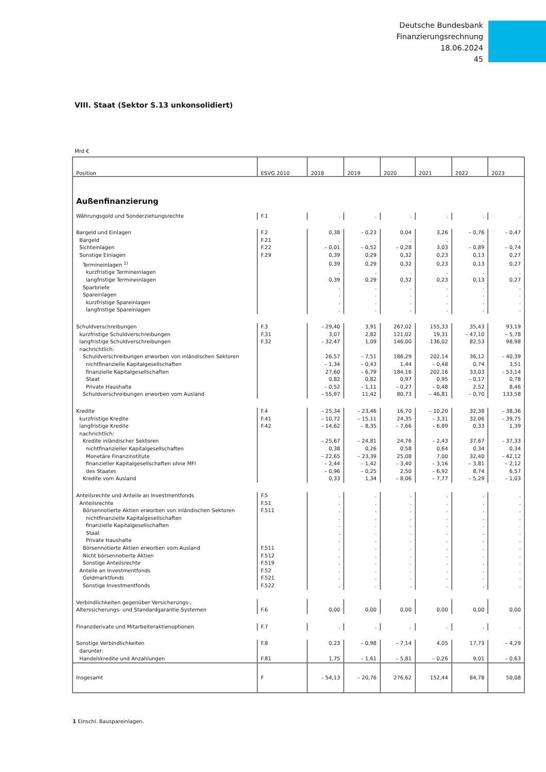Deutsche Bundesbank
Finanzierungsrechnung
18.06.2024
45
VIII. Staat (Sektor S.13 unkonsolidiert)
Mrd €
| Position | ESVG 2010 | 2018 | 2019 | 2020 | 2021 | 2022 | 2023 |
| --- | --- | --- | --- | --- | --- | --- | --- |
| Außenfinanzierung | | | | | | | |
| Währungsgold und Sonderziehungsrechte | F.1 | . | . | . | . | . | . |
| Bargeld und Einlagen | F.2 | 0,38 | – 0,23 | 0,04 | 3,26 | – 0,76 | – 0,47 |
| Bargeld | F.21 | . | . | . | . | . | . |
| Sichteinlagen | F.22 | – 0,01 | – 0,52 | – 0,28 | 3,03 | – 0,89 | – 0,74 |
| Sonstige Einlagen | F.29 | 0,39 | 0,29 | 0,32 | 0,23 | 0,13 | 0,27 |
| Termineinlagen <sup>1)</sup> | | 0,39 | 0,29 | 0,32 | 0,23 | 0,13 | 0,27 |
| kurzfristige Termineinlagen | | . | . | . | . | . | . |
| langfristige Termineinlagen | | 0,39 | 0,29 | 0,32 | 0,23 | 0,13 | 0,27 |
| Sparbriefe | | . | . | . | . | . | . |
| Spareinlagen | | . | . | . | . | . | . |
| kurzfristige Spareinlagen | | . | . | . | . | . | . |
| langfristige Spareinlagen | | . | . | . | . | . | . |
| Schuldverschreibungen | F.3 | – 29,40 | 3,91 | 267,02 | 155,33 | 35,43 | 93,19 |
| kurzfristige Schuldverschreibungen | F.31 | 3,07 | 2,82 | 121,02 | 19,31 | – 47,10 | – 5,78 |
| langfristige Schuldverschreibungen | F.32 | – 32,47 | 1,09 | 146,00 | 136,02 | 82,53 | 98,98 |
| nachrichtlich: | | | | | | | |
| Schuldverschreibungen erworben von inländischen Sektoren | | 26,57 | – 7,51 | 186,29 | 202,14 | 36,12 | – 40,39 |
| nichtfinanzielle Kapitalgesellschaften | | – 1,34 | – 0,43 | 1,44 | – 0,48 | 0,74 | 3,51 |
| finanzielle Kapitalgesellschaften | | 27,60 | – 6,79 | 184,16 | 202,16 | 33,03 | – 53,14 |
| Staat | | 0,82 | 0,82 | 0,97 | 0,95 | – 0,17 | 0,78 |
| Private Haushalte | | – 0,52 | – 1,11 | – 0,27 | – 0,48 | 2,52 | 8,46 |
| Schuldverschreibungen erworben vom Ausland | | – 55,97 | 11,42 | 80,73 | – 46,81 | – 0,70 | 133,58 |
| Kredite | F.4 | – 25,34 | – 23,46 | 16,70 | – 10,20 | 32,38 | – 38,36 |
| kurzfristige Kredite | F.41 | – 10,72 | – 15,11 | 24,35 | – 3,31 | 32,06 | – 39,75 |
| langfristige Kredite | F.42 | – 14,62 | – 8,35 | – 7,66 | – 6,89 | 0,33 | 1,39 |
| nachrichtlich: | | | | | | | |
| Kredite inländischer Sektoren | | – 25,67 | – 24,81 | 24,76 | – 2,43 | 37,67 | – 37,33 |
| nichtfinanzieller Kapitalgesellschaften | | 0,38 | 0,26 | 0,58 | 0,64 | 0,34 | 0,34 |
| Monetäre Finanzinstitute | | – 22,65 | – 23,39 | 25,08 | 7,00 | 32,40 | – 42,12 |
| finanzieller Kapitalgesellschaften ohne MFI | | – 2,44 | – 1,42 | – 3,40 | – 3,16 | – 3,81 | – 2,12 |
| des Staates | | – 0,96 | – 0,25 | 2,50 | – 6,92 | 8,74 | 6,57 |
| Kredite vom Ausland | | 0,33 | 1,34 | – 8,06 | – 7,77 | – 5,29 | – 1,03 |
| Anteilsrechte und Anteile an Investmentfonds | F.5 | . | . | . | . | . | . |
| Anteilsrechte | F.51 | . | . | . | . | . | . |
| Börsennotierte Aktien erworben von inländischen Sektoren | F.511 | . | . | . | . | . | . |
| nichtfinanzielle Kapitalgesellschaften | | . | . | . | . | . | . |
| finanzielle Kapitalgesellschaften | | . | . | . | . | . | . |
| Staat | | . | . | . | . | . | . |
| Private Haushalte | | . | . | . | . | . | . |
| Börsennotierte Aktien erworben vom Ausland | F.511 | . | . | . | . | . | . |
| Nicht börsennotierte Aktien | F.512 | . | . | . | . | . | . |
| Sonstige Anteilsrechte | F.519 | . | . | . | . | . | . |
| Anteile an Investmentfonds | F.52 | . | . | . | . | . | . |
| Geldmarktfonds | F.521 | . | . | . | . | . | . |
| Sonstige Investmentfonds | F.522 | . | . | . | . | . | . |
| Verbindlichkeiten gegenüber Versicherungs-, Alterssicherungs- und Standardgarantie-Systemen | F.6 | 0,00 | 0,00 | 0,00 | 0,00 | 0,00 | 0,00 |
| Finanzderivate und Mitarbeiteraktienoptionen | F.7 | . | . | . | . | . | . |
| Sonstige Verbindlichkeiten | F.8 | 0,23 | – 0,98 | – 7,14 | 4,05 | 17,73 | – 4,29 |
| darunter: | | | | | | | |
| Handelskredite und Anzahlungen | F.81 | 1,75 | – 1,61 | – 5,81 | – 0,26 | 9,01 | – 0,63 |
| Insgesamt | F | – 54,13 | – 20,76 | 276,62 | 152,44 | 84,78 | 50,08 |
1 Einschl. Bauspareinlagen.